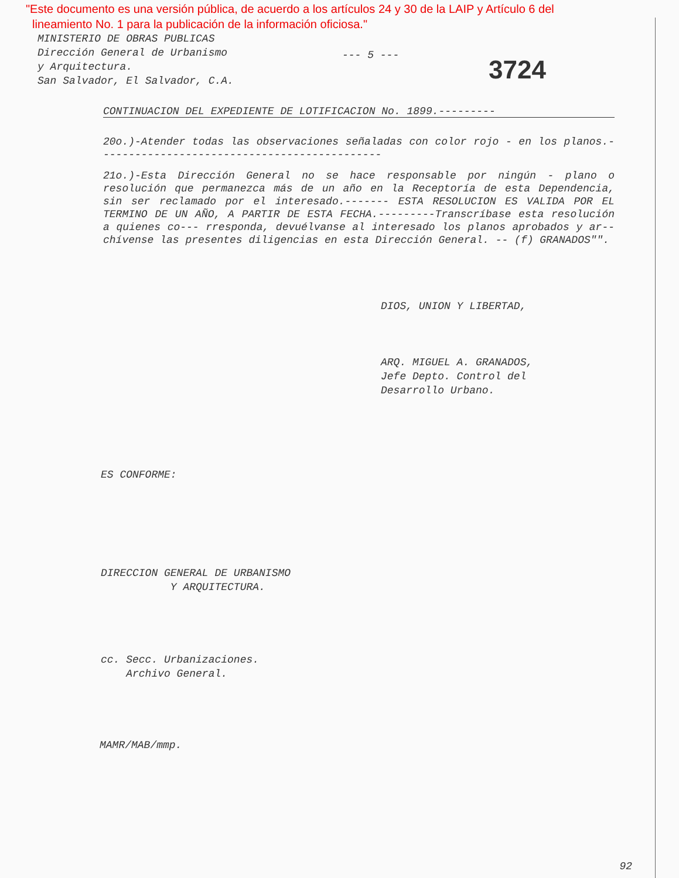"Este documento es una versión pública, de acuerdo a los artículos 24 y 30 de la LAIP y Artículo 6 del
lineamiento No. 1 para la publicación de la información oficiosa."
MINISTERIO DE OBRAS PUBLICAS
Dirección General de Urbanismo
y Arquitectura.
San Salvador, El Salvador, C.A.
--- 5 ---
3724
CONTINUACION DEL EXPEDIENTE DE LOTIFICACION No. 1899.---------
20o.)-Atender todas las observaciones señaladas con color rojo - en los planos.---------------------------------------------
21o.)-Esta Dirección General no se hace responsable por ningún - plano o resolución que permanezca más de un año en la Receptoría de esta Dependencia, sin ser reclamado por el interesado.------- ESTA RESOLUCION ES VALIDA POR EL TERMINO DE UN AÑO, A PARTIR DE ESTA FECHA.---------Transcríbase esta resolución a quienes co--- rresponda, devuélvanse al interesado los planos aprobados y ar-- chívense las presentes diligencias en esta Dirección General. -- (f) GRANADOS"".
DIOS, UNION Y LIBERTAD,
ARQ. MIGUEL A. GRANADOS,
Jefe Depto. Control del
Desarrollo Urbano.
ES CONFORME:
DIRECCION GENERAL DE URBANISMO
Y ARQUITECTURA.
cc. Secc. Urbanizaciones.
Archivo General.
MAMR/MAB/mmp.
92